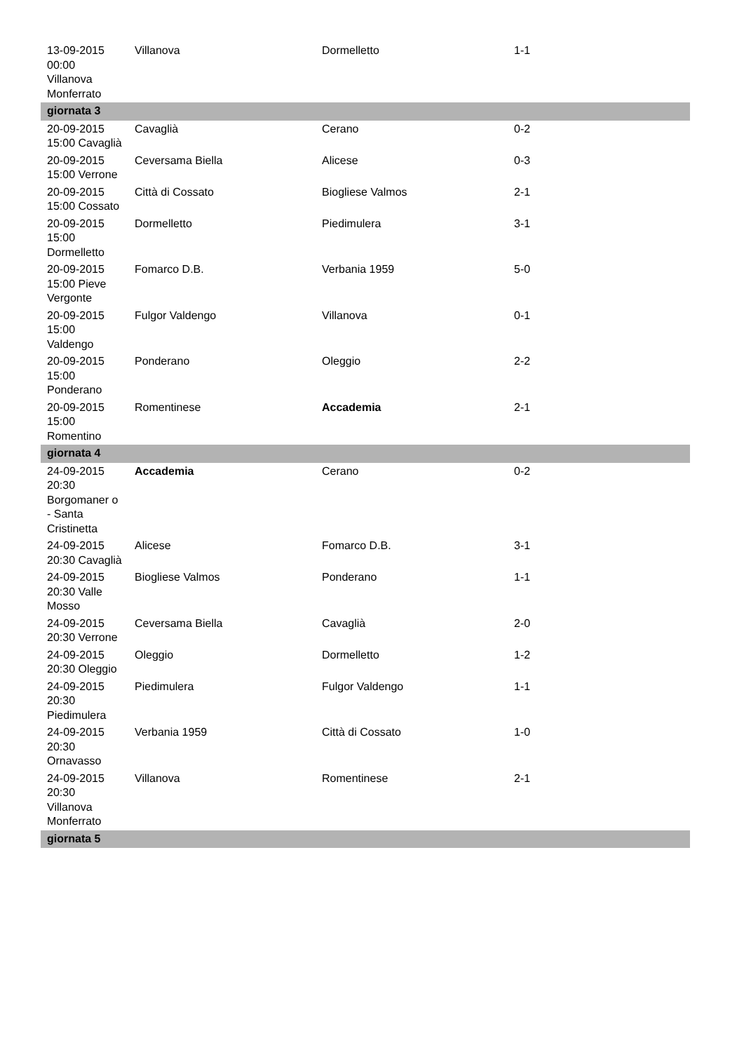| 13-09-2015 00:00 Villanova Monferrato | Villanova | Dormelletto | 1-1 |
| giornata 3 | | | |
| 20-09-2015 15:00 Cavaglià | Cavaglià | Cerano | 0-2 |
| 20-09-2015 15:00 Verrone | Ceversama Biella | Alicese | 0-3 |
| 20-09-2015 15:00 Cossato | Città di Cossato | Biogliese Valmos | 2-1 |
| 20-09-2015 15:00 Dormelletto | Dormelletto | Piedimulera | 3-1 |
| 20-09-2015 15:00 Pieve Vergonte | Fomarco D.B. | Verbania 1959 | 5-0 |
| 20-09-2015 15:00 Valdengo | Fulgor Valdengo | Villanova | 0-1 |
| 20-09-2015 15:00 Ponderano | Ponderano | Oleggio | 2-2 |
| 20-09-2015 15:00 Romentino | Romentinese | Accademia | 2-1 |
| giornata 4 | | | |
| 24-09-2015 20:30 Borgomaner o - Santa Cristinetta | Accademia | Cerano | 0-2 |
| 24-09-2015 20:30 Cavaglià | Alicese | Fomarco D.B. | 3-1 |
| 24-09-2015 20:30 Valle Mosso | Biogliese Valmos | Ponderano | 1-1 |
| 24-09-2015 20:30 Verrone | Ceversama Biella | Cavaglià | 2-0 |
| 24-09-2015 20:30 Oleggio | Oleggio | Dormelletto | 1-2 |
| 24-09-2015 20:30 Piedimulera | Piedimulera | Fulgor Valdengo | 1-1 |
| 24-09-2015 20:30 Ornavasso | Verbania 1959 | Città di Cossato | 1-0 |
| 24-09-2015 20:30 Villanova Monferrato | Villanova | Romentinese | 2-1 |
| giornata 5 | | | |